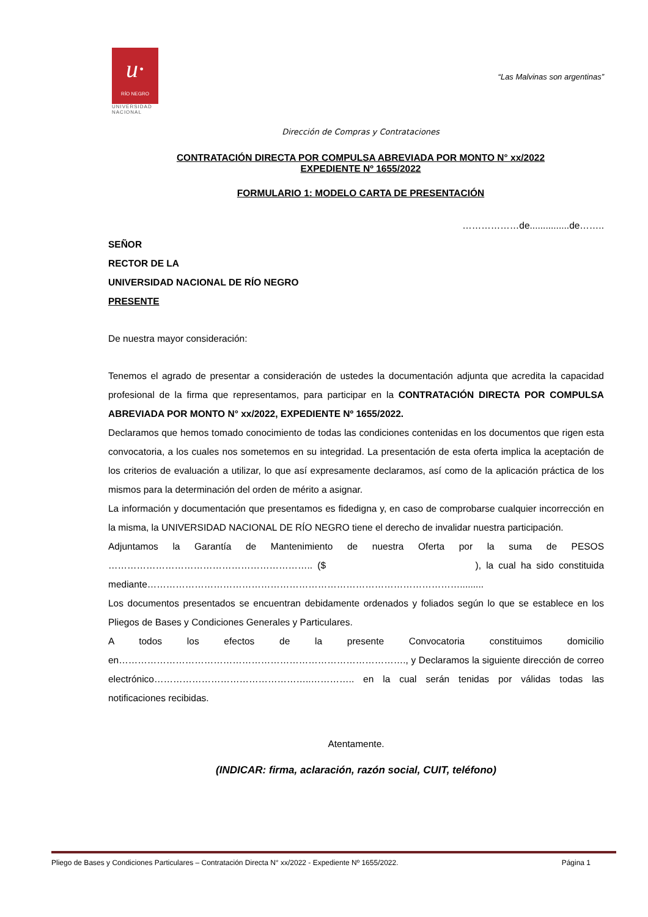u·
RÍO NEGRO
UNIVERSIDAD NACIONAL
“Las Malvinas son argentinas”
Dirección de Compras y Contrataciones
CONTRATACIÓN DIRECTA POR COMPULSA ABREVIADA POR MONTO N° xx/2022
EXPEDIENTE Nº 1655/2022
FORMULARIO 1: MODELO CARTA DE PRESENTACIÓN
………………de...............de……..
SEÑOR
RECTOR DE LA
UNIVERSIDAD NACIONAL DE RÍO NEGRO
PRESENTE
De nuestra mayor consideración:
Tenemos el agrado de presentar a consideración de ustedes la documentación adjunta que acredita la capacidad profesional de la firma que representamos, para participar en la CONTRATACIÓN DIRECTA POR COMPULSA ABREVIADA POR MONTO N° xx/2022, EXPEDIENTE Nº 1655/2022.
Declaramos que hemos tomado conocimiento de todas las condiciones contenidas en los documentos que rigen esta convocatoria, a los cuales nos sometemos en su integridad. La presentación de esta oferta implica la aceptación de los criterios de evaluación a utilizar, lo que así expresamente declaramos, así como de la aplicación práctica de los mismos para la determinación del orden de mérito a asignar.
La información y documentación que presentamos es fidedigna y, en caso de comprobarse cualquier incorrección en la misma, la UNIVERSIDAD NACIONAL DE RÍO NEGRO tiene el derecho de invalidar nuestra participación.
Adjuntamos la Garantía de Mantenimiento de nuestra Oferta por la suma de PESOS ……………………………………………………….. ($ ), la cual ha sido constituida mediante……………………………………………………………………………………….........
Los documentos presentados se encuentran debidamente ordenados y foliados según lo que se establece en los Pliegos de Bases y Condiciones Generales y Particulares.
A todos los efectos de la presente Convocatoria constituimos domicilio en………………………………………………………………………………., y Declaramos la siguiente dirección de correo electrónico…………………………………………..………….. en la cual serán tenidas por válidas todas las notificaciones recibidas.
Atentamente.
(INDICAR: firma, aclaración, razón social, CUIT, teléfono)
Pliego de Bases y Condiciones Particulares – Contratación Directa N° xx/2022 - Expediente Nº 1655/2022. Página 1